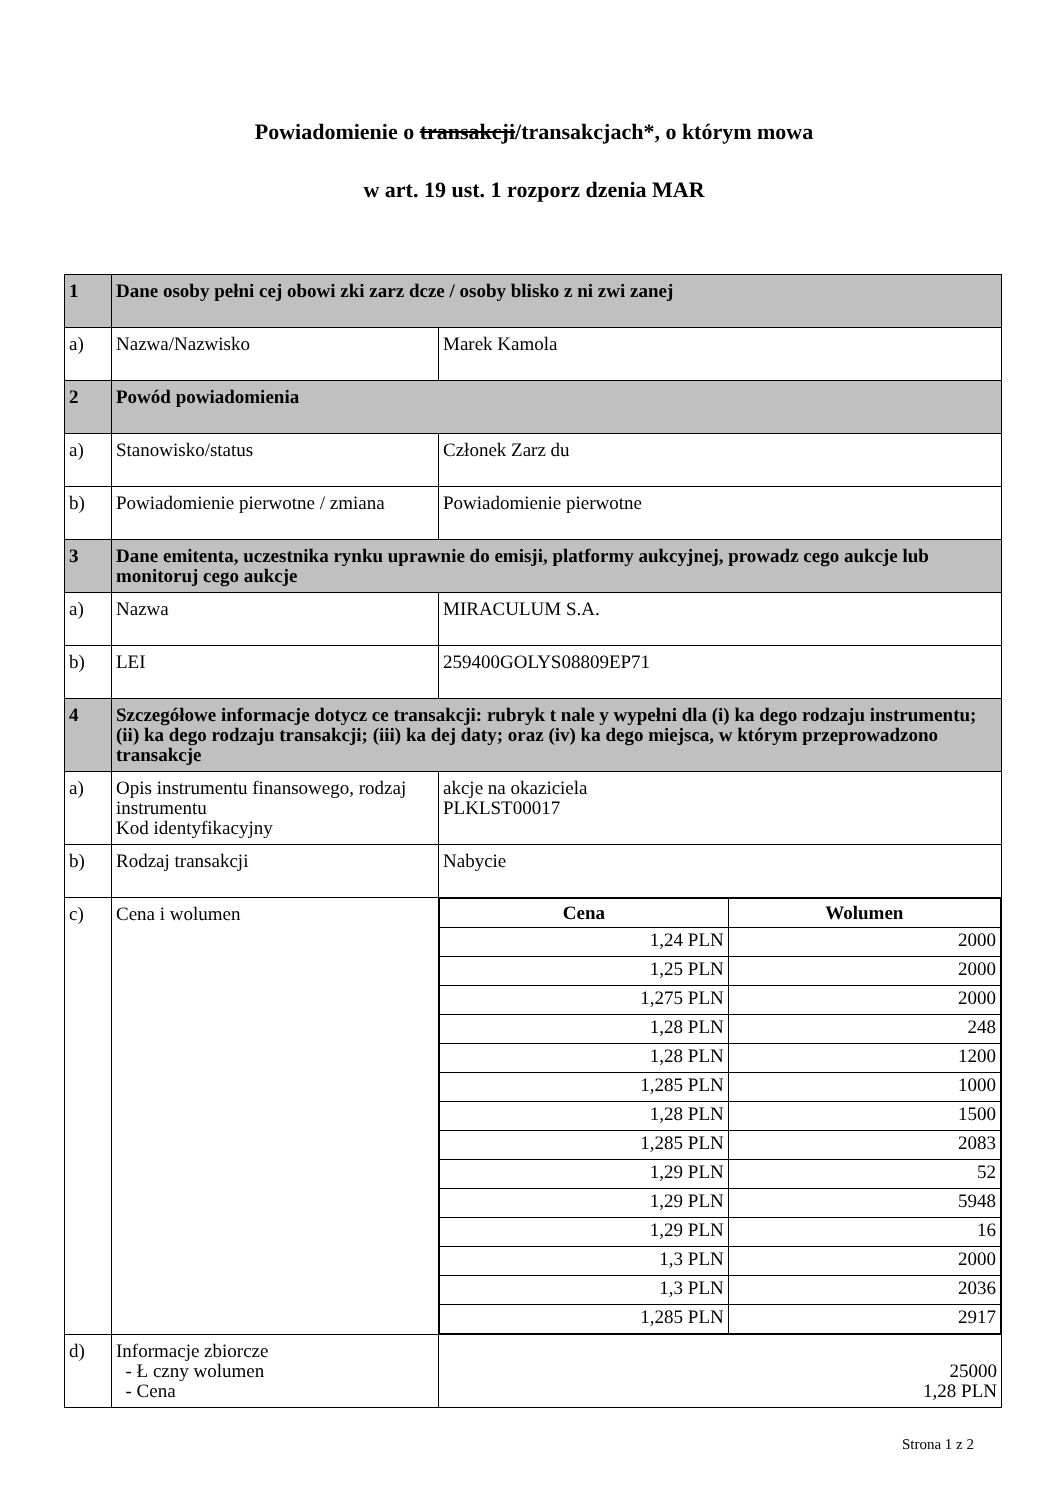Powiadomienie o transakcji/transakcjach*, o którym mowa
w art. 19 ust. 1 rozporz dzenia MAR
| 1 | Dane osoby pełni cej obowi zki zarz dcze / osoby blisko z ni zwi zanej | |
| a) | Nazwa/Nazwisko | Marek Kamola |
| 2 | Powód powiadomienia | |
| a) | Stanowisko/status | Członek Zarz du |
| b) | Powiadomienie pierwotne / zmiana | Powiadomienie pierwotne |
| 3 | Dane emitenta, uczestnika rynku uprawnie do emisji, platformy aukcyjnej, prowadz cego aukcje lub monitoruj cego aukcje | |
| a) | Nazwa | MIRACULUM S.A. |
| b) | LEI | 259400GOLYS08809EP71 |
| 4 | Szczegółowe informacje dotycz ce transakcji: rubryk t nale y wypełni dla (i) ka dego rodzaju instrumentu; (ii) ka dego rodzaju transakcji; (iii) ka dej daty; oraz (iv) ka dego miejsca, w którym przeprowadzono transakcje | |
| a) | Opis instrumentu finansowego, rodzaj instrumentu Kod identyfikacyjny | akcje na okaziciela PLKLST00017 |
| b) | Rodzaj transakcji | Nabycie |
| c) | Cena i wolumen | / Cena / Wolumen / / --- / --- / / 1,24 PLN / 2000 / / 1,25 PLN / 2000 / / 1,275 PLN / 2000 / / 1,28 PLN / 248 / / 1,28 PLN / 1200 / / 1,285 PLN / 1000 / / 1,28 PLN / 1500 / / 1,285 PLN / 2083 / / 1,29 PLN / 52 / / 1,29 PLN / 5948 / / 1,29 PLN / 16 / / 1,3 PLN / 2000 / / 1,3 PLN / 2036 / / 1,285 PLN / 2917 / |
| d) | Informacje zbiorcze - Ł czny wolumen - Cena | 25000 1,28 PLN |
Strona 1 z 2